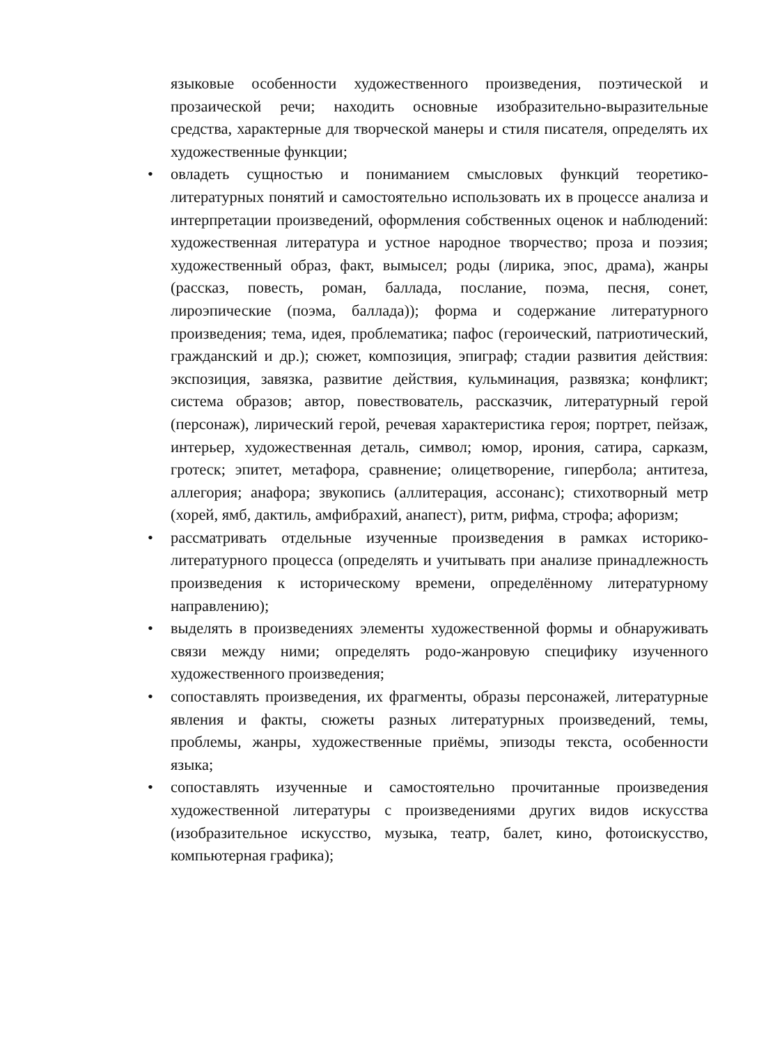языковые особенности художественного произведения, поэтической и прозаической речи; находить основные изобразительно-выразительные средства, характерные для творческой манеры и стиля писателя, определять их художественные функции;
• овладеть сущностью и пониманием смысловых функций теоретико-литературных понятий и самостоятельно использовать их в процессе анализа и интерпретации произведений, оформления собственных оценок и наблюдений: художественная литература и устное народное творчество; проза и поэзия; художественный образ, факт, вымысел; роды (лирика, эпос, драма), жанры (рассказ, повесть, роман, баллада, послание, поэма, песня, сонет, лироэпические (поэма, баллада)); форма и содержание литературного произведения; тема, идея, проблематика; пафос (героический, патриотический, гражданский и др.); сюжет, композиция, эпиграф; стадии развития действия: экспозиция, завязка, развитие действия, кульминация, развязка; конфликт; система образов; автор, повествователь, рассказчик, литературный герой (персонаж), лирический герой, речевая характеристика героя; портрет, пейзаж, интерьер, художественная деталь, символ; юмор, ирония, сатира, сарказм, гротеск; эпитет, метафора, сравнение; олицетворение, гипербола; антитеза, аллегория; анафора; звукопись (аллитерация, ассонанс); стихотворный метр (хорей, ямб, дактиль, амфибрахий, анапест), ритм, рифма, строфа; афоризм;
• рассматривать отдельные изученные произведения в рамках историко-литературного процесса (определять и учитывать при анализе принадлежность произведения к историческому времени, определённому литературному направлению);
• выделять в произведениях элементы художественной формы и обнаруживать связи между ними; определять родо-жанровую специфику изученного художественного произведения;
• сопоставлять произведения, их фрагменты, образы персонажей, литературные явления и факты, сюжеты разных литературных произведений, темы, проблемы, жанры, художественные приёмы, эпизоды текста, особенности языка;
• сопоставлять изученные и самостоятельно прочитанные произведения художественной литературы с произведениями других видов искусства (изобразительное искусство, музыка, театр, балет, кино, фотоискусство, компьютерная графика);